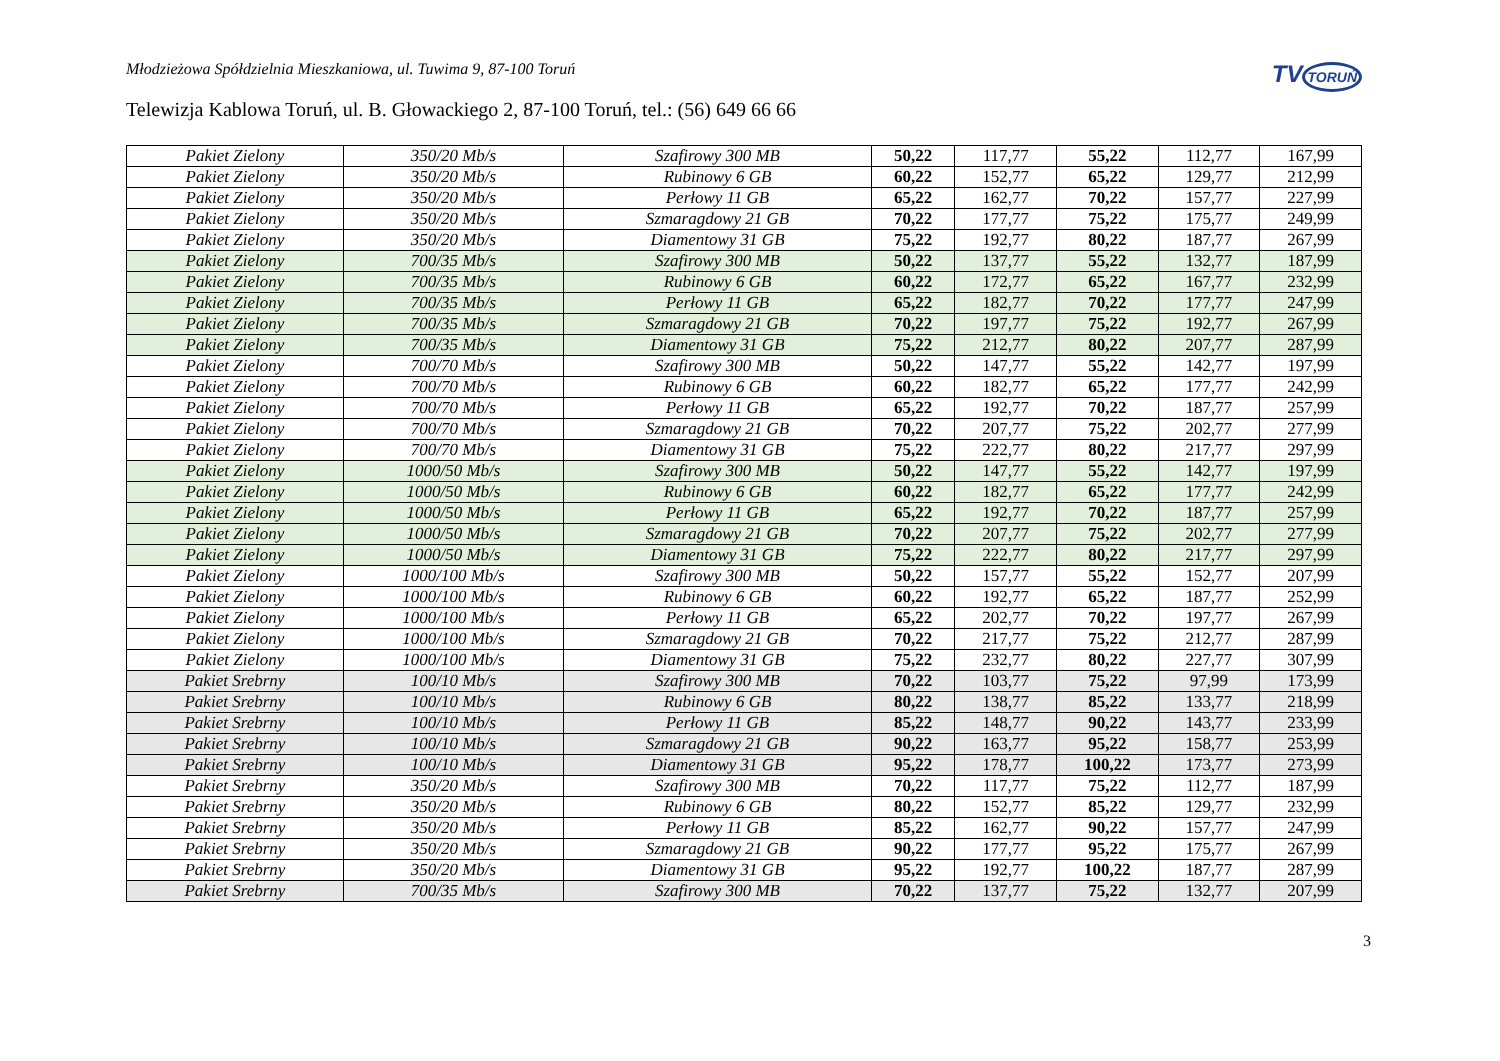TVTORUŃ
Młodzieżowa Spółdzielnia Mieszkaniowa, ul. Tuwima 9, 87-100 Toruń
Telewizja Kablowa Toruń, ul. B. Głowackiego 2, 87-100 Toruń, tel.: (56) 649 66 66
| Pakiet Zielony | 350/20 Mb/s | Szafirowy 300 MB | 50,22 | 117,77 | 55,22 | 112,77 | 167,99 |
| Pakiet Zielony | 350/20 Mb/s | Rubinowy 6 GB | 60,22 | 152,77 | 65,22 | 129,77 | 212,99 |
| Pakiet Zielony | 350/20 Mb/s | Perłowy 11 GB | 65,22 | 162,77 | 70,22 | 157,77 | 227,99 |
| Pakiet Zielony | 350/20 Mb/s | Szmaragdowy 21 GB | 70,22 | 177,77 | 75,22 | 175,77 | 249,99 |
| Pakiet Zielony | 350/20 Mb/s | Diamentowy 31 GB | 75,22 | 192,77 | 80,22 | 187,77 | 267,99 |
| Pakiet Zielony | 700/35 Mb/s | Szafirowy 300 MB | 50,22 | 137,77 | 55,22 | 132,77 | 187,99 |
| Pakiet Zielony | 700/35 Mb/s | Rubinowy 6 GB | 60,22 | 172,77 | 65,22 | 167,77 | 232,99 |
| Pakiet Zielony | 700/35 Mb/s | Perłowy 11 GB | 65,22 | 182,77 | 70,22 | 177,77 | 247,99 |
| Pakiet Zielony | 700/35 Mb/s | Szmaragdowy 21 GB | 70,22 | 197,77 | 75,22 | 192,77 | 267,99 |
| Pakiet Zielony | 700/35 Mb/s | Diamentowy 31 GB | 75,22 | 212,77 | 80,22 | 207,77 | 287,99 |
| Pakiet Zielony | 700/70 Mb/s | Szafirowy 300 MB | 50,22 | 147,77 | 55,22 | 142,77 | 197,99 |
| Pakiet Zielony | 700/70 Mb/s | Rubinowy 6 GB | 60,22 | 182,77 | 65,22 | 177,77 | 242,99 |
| Pakiet Zielony | 700/70 Mb/s | Perłowy 11 GB | 65,22 | 192,77 | 70,22 | 187,77 | 257,99 |
| Pakiet Zielony | 700/70 Mb/s | Szmaragdowy 21 GB | 70,22 | 207,77 | 75,22 | 202,77 | 277,99 |
| Pakiet Zielony | 700/70 Mb/s | Diamentowy 31 GB | 75,22 | 222,77 | 80,22 | 217,77 | 297,99 |
| Pakiet Zielony | 1000/50 Mb/s | Szafirowy 300 MB | 50,22 | 147,77 | 55,22 | 142,77 | 197,99 |
| Pakiet Zielony | 1000/50 Mb/s | Rubinowy 6 GB | 60,22 | 182,77 | 65,22 | 177,77 | 242,99 |
| Pakiet Zielony | 1000/50 Mb/s | Perłowy 11 GB | 65,22 | 192,77 | 70,22 | 187,77 | 257,99 |
| Pakiet Zielony | 1000/50 Mb/s | Szmaragdowy 21 GB | 70,22 | 207,77 | 75,22 | 202,77 | 277,99 |
| Pakiet Zielony | 1000/50 Mb/s | Diamentowy 31 GB | 75,22 | 222,77 | 80,22 | 217,77 | 297,99 |
| Pakiet Zielony | 1000/100 Mb/s | Szafirowy 300 MB | 50,22 | 157,77 | 55,22 | 152,77 | 207,99 |
| Pakiet Zielony | 1000/100 Mb/s | Rubinowy 6 GB | 60,22 | 192,77 | 65,22 | 187,77 | 252,99 |
| Pakiet Zielony | 1000/100 Mb/s | Perłowy 11 GB | 65,22 | 202,77 | 70,22 | 197,77 | 267,99 |
| Pakiet Zielony | 1000/100 Mb/s | Szmaragdowy 21 GB | 70,22 | 217,77 | 75,22 | 212,77 | 287,99 |
| Pakiet Zielony | 1000/100 Mb/s | Diamentowy 31 GB | 75,22 | 232,77 | 80,22 | 227,77 | 307,99 |
| Pakiet Srebrny | 100/10 Mb/s | Szafirowy 300 MB | 70,22 | 103,77 | 75,22 | 97,99 | 173,99 |
| Pakiet Srebrny | 100/10 Mb/s | Rubinowy 6 GB | 80,22 | 138,77 | 85,22 | 133,77 | 218,99 |
| Pakiet Srebrny | 100/10 Mb/s | Perłowy 11 GB | 85,22 | 148,77 | 90,22 | 143,77 | 233,99 |
| Pakiet Srebrny | 100/10 Mb/s | Szmaragdowy 21 GB | 90,22 | 163,77 | 95,22 | 158,77 | 253,99 |
| Pakiet Srebrny | 100/10 Mb/s | Diamentowy 31 GB | 95,22 | 178,77 | 100,22 | 173,77 | 273,99 |
| Pakiet Srebrny | 350/20 Mb/s | Szafirowy 300 MB | 70,22 | 117,77 | 75,22 | 112,77 | 187,99 |
| Pakiet Srebrny | 350/20 Mb/s | Rubinowy 6 GB | 80,22 | 152,77 | 85,22 | 129,77 | 232,99 |
| Pakiet Srebrny | 350/20 Mb/s | Perłowy 11 GB | 85,22 | 162,77 | 90,22 | 157,77 | 247,99 |
| Pakiet Srebrny | 350/20 Mb/s | Szmaragdowy 21 GB | 90,22 | 177,77 | 95,22 | 175,77 | 267,99 |
| Pakiet Srebrny | 350/20 Mb/s | Diamentowy 31 GB | 95,22 | 192,77 | 100,22 | 187,77 | 287,99 |
| Pakiet Srebrny | 700/35 Mb/s | Szafirowy 300 MB | 70,22 | 137,77 | 75,22 | 132,77 | 207,99 |
3